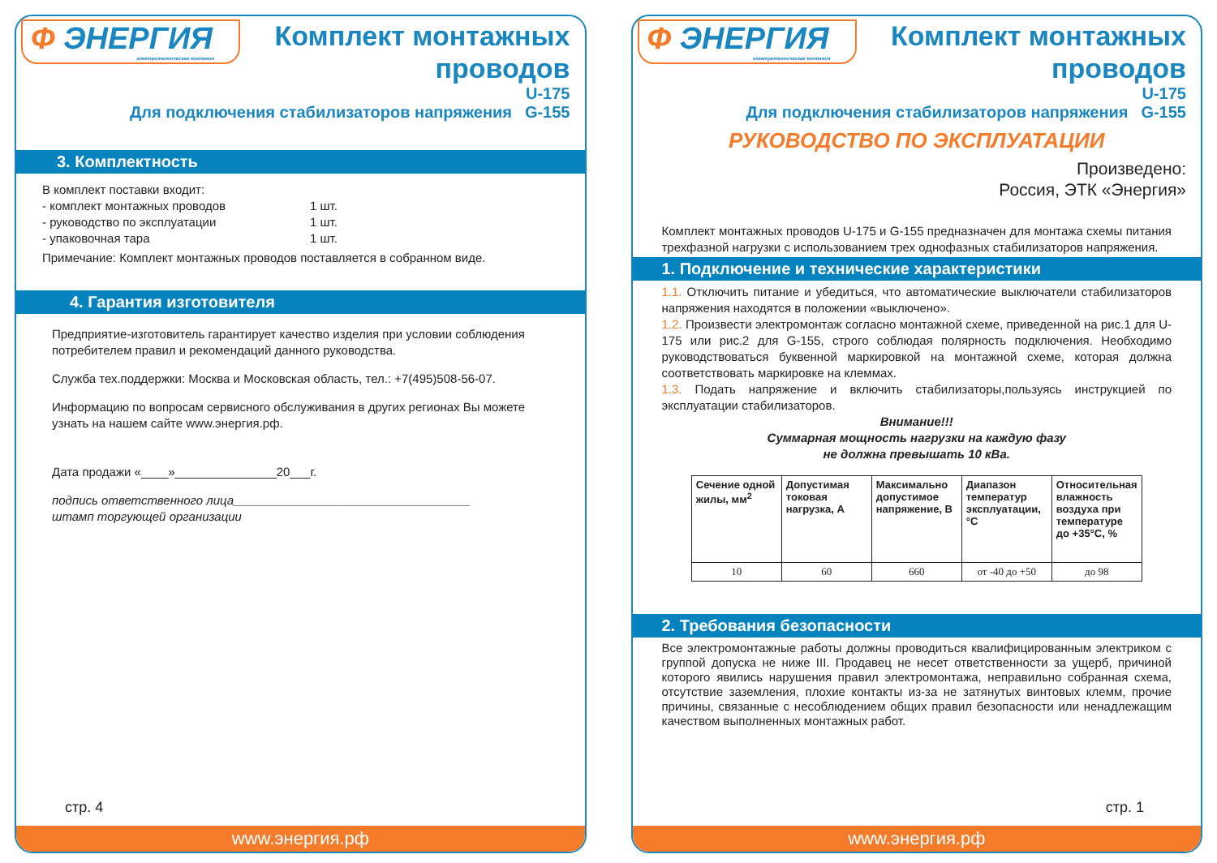Ф ЭНЕРГИЯ
электротехническая компания
Комплект монтажных
проводов
Для подключения стабилизаторов напряжения
U-175
G-155
3. Комплектность
В комплект поставки входит:
- комплект монтажных проводов
- руководство по эксплуатации
- упаковочная тара
1 шт.
1 шт.
1 шт.
Примечание: Комплект монтажных проводов поставляется в собранном виде.
4. Гарантия изготовителя
Предприятие-изготовитель гарантирует качество изделия при условии соблюдения потребителем правил и рекомендаций данного руководства.
Служба тех.поддержки: Москва и Московская область, тел.: +7(495)508-56-07.
Информацию по вопросам сервисного обслуживания в других регионах Вы можете узнать на нашем сайте www.энергия.рф.
Дата продажи «____»_______________20___г.
подпись ответственного лица___________________________________
штамп торгующей организации
стр. 4
www.энергия.рф
Ф ЭНЕРГИЯ
электротехническая компания
Комплект монтажных
проводов
Для подключения стабилизаторов напряжения
U-175
G-155
РУКОВОДСТВО ПО ЭКСПЛУАТАЦИИ
Произведено:
Россия, ЭТК «Энергия»
Комплект монтажных проводов U-175 и G-155 предназначен для монтажа схемы питания трехфазной нагрузки с использованием трех однофазных стабилизаторов напряжения.
1. Подключение и технические характеристики
1.1. Отключить питание и убедиться, что автоматические выключатели стабилизаторов напряжения находятся в положении «выключено».
1.2. Произвести электромонтаж согласно монтажной схеме, приведенной на рис.1 для U-175 или рис.2 для G-155, строго соблюдая полярность подключения. Необходимо руководствоваться буквенной маркировкой на монтажной схеме, которая должна соответствовать маркировке на клеммах.
1.3. Подать напряжение и включить стабилизаторы,пользуясь инструкцией по эксплуатации стабилизаторов.
Внимание!!!
Суммарная мощность нагрузки на каждую фазу
не должна превышать 10 кВа.
| Сечение одной жилы, мм<sup>2</sup> | Допустимая токовая нагрузка, А | Максимально допустимое напряжение, В | Диапазон температур эксплуатации, °С | Относительная влажность воздуха при температуре до +35°С, % |
| --- | --- | --- | --- | --- |
| 10 | 60 | 660 | от -40 до +50 | до 98 |
2. Требования безопасности
Все электромонтажные работы должны проводиться квалифицированным электриком с группой допуска не ниже III. Продавец не несет ответственности за ущерб, причиной которого явились нарушения правил электромонтажа, неправильно собранная схема, отсутствие заземления, плохие контакты из-за не затянутых винтовых клемм, прочие причины, связанные с несоблюдением общих правил безопасности или ненадлежащим качеством выполненных монтажных работ.
стр. 1
www.энергия.рф